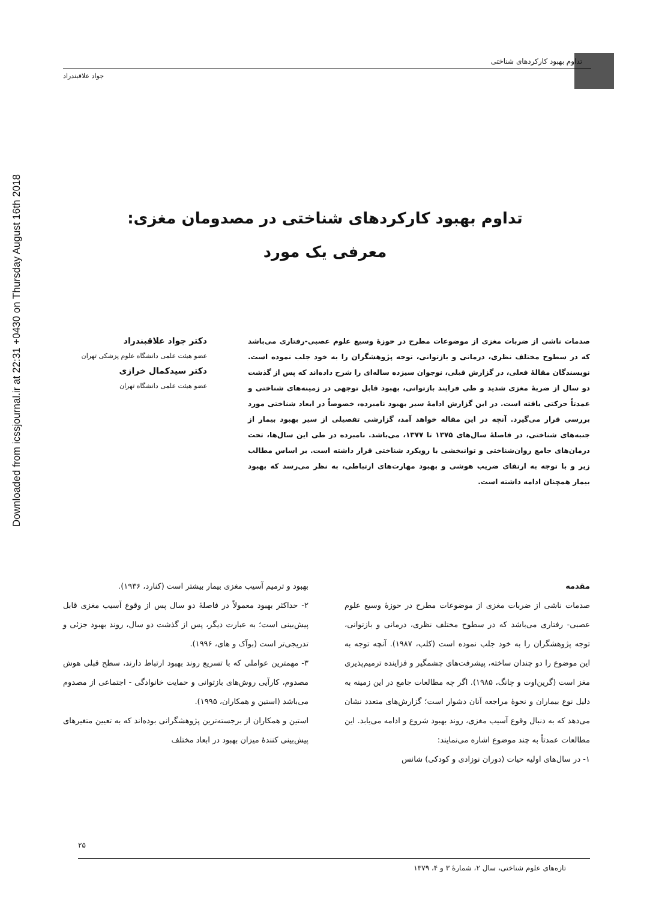Downloaded from icssjournal.ir at 22:31 +0430 on Thursday August 16th 2018
تداوم بهبود کارکردهای شناختی
جواد علاقبندراد
تداوم بهبود کارکردهای شناختی در مصدومان مغزی:
معرفی یک مورد
صدمات ناشی از ضربات مغزی از موضوعات مطرح در حوزهٔ وسیع علوم عصبی-رفتاری می‌باشد که در سطوح مختلف نظری، درمانی و بازتوانی، توجه پژوهشگران را به خود جلب نموده است. نویسندگان مقالهٔ فعلی، در گزارش قبلی، نوجوان سیزده ساله‌ای را شرح داده‌اند که پس از گذشت دو سال از ضربهٔ مغزی شدید و طی فرایند بازتوانی، بهبود قابل توجهی در زمینه‌های شناختی و عمدتاً حرکتی یافته است. در این گزارش ادامهٔ سیر بهبود نامبرده، خصوصاً در ابعاد شناختی مورد بررسی قرار می‌گیرد. آنچه در این مقاله خواهد آمد، گزارشی تفصیلی از سیر بهبود بیمار از جنبه‌های شناختی، در فاصلهٔ سال‌های ۱۳۷۵ تا ۱۳۷۷، می‌باشد. نامبرده در طی این سال‌ها، تحت درمان‌های جامع روان‌شناختی و توانبخشی با رویکرد شناختی قرار داشته است. بر اساس مطالب زیر و با توجه به ارتقای ضریب هوشی و بهبود مهارت‌های ارتباطی، به نظر می‌رسد که بهبود بیمار همچنان ادامه داشته است.
دکتر جواد علاقبندراد
عضو هیئت علمی دانشگاه علوم پزشکی تهران
دکتر سیدکمال خرازی
عضو هیئت علمی دانشگاه تهران
مقدمه
صدمات ناشی از ضربات مغزی از موضوعات مطرح در حوزهٔ وسیع علوم عصبی- رفتاری می‌باشد که در سطوح مختلف نظری، درمانی و بازتوانی، توجه پژوهشگران را به خود جلب نموده است (کلب، ۱۹۸۷). آنچه توجه به این موضوع را دو چندان ساخته، پیشرفت‌های چشمگیر و فزاینده ترمیم‌پذیری مغز است (گرین‌اوت و چانگ، ۱۹۸۵). اگر چه مطالعات جامع در این زمینه به دلیل نوع بیماران و نحوهٔ مراجعه آنان دشوار است؛ گزارش‌های متعدد نشان می‌دهد که به دنبال وقوع آسیب مغزی، روند بهبود شروع و ادامه می‌یابد. این مطالعات عمدتاً به چند موضوع اشاره می‌نمایند:
۱- در سال‌های اولیه حیات (دوران نوزادی و کودکی) شانس
بهبود و ترمیم آسیب مغزی بیمار بیشتر است (کنارد، ۱۹۳۶).
۲- حداکثر بهبود معمولاً در فاصلهٔ دو سال پس از وقوع آسیب مغزی قابل پیش‌بینی است؛ به عبارت دیگر، پس از گذشت دو سال، روند بهبود جزئی و تدریجی‌تر است (بوآک و های، ۱۹۹۶).
۳- مهمترین عواملی که با تسریع روند بهبود ارتباط دارند، سطح قبلی هوش مصدوم، کارآیی روش‌های بازتوانی و حمایت خانوادگی - اجتماعی از مصدوم می‌باشد (استین و همکاران، ۱۹۹۵).
استین و همکاران از برجسته‌ترین پژوهشگرانی بوده‌اند که به تعیین متغیرهای پیش‌بینی کنندهٔ میزان بهبود در ابعاد مختلف
۲۵
تازه‌های علوم شناختی، سال ۲، شمارهٔ ۳ و ۴، ۱۳۷۹